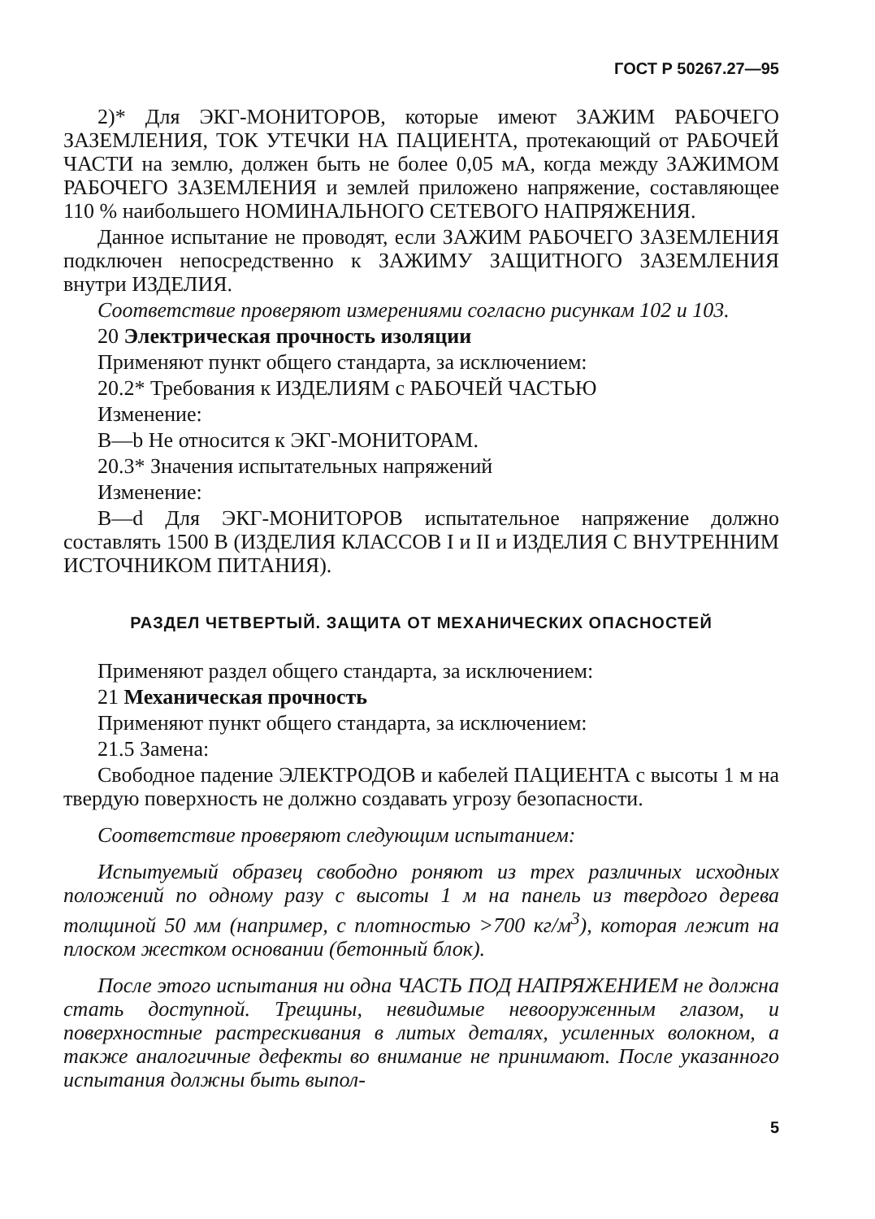ГОСТ Р 50267.27—95
2)* Для ЭКГ-МОНИТОРОВ, которые имеют ЗАЖИМ РАБОЧЕГО ЗАЗЕМЛЕНИЯ, ТОК УТЕЧКИ НА ПАЦИЕНТА, протекающий от РАБОЧЕЙ ЧАСТИ на землю, должен быть не более 0,05 мА, когда между ЗАЖИМОМ РАБОЧЕГО ЗАЗЕМЛЕНИЯ и землей приложено напряжение, составляющее 110 % наибольшего НОМИНАЛЬНОГО СЕТЕВОГО НАПРЯЖЕНИЯ.
Данное испытание не проводят, если ЗАЖИМ РАБОЧЕГО ЗАЗЕМЛЕНИЯ подключен непосредственно к ЗАЖИМУ ЗАЩИТНОГО ЗАЗЕМЛЕНИЯ внутри ИЗДЕЛИЯ.
Соответствие проверяют измерениями согласно рисункам 102 и 103.
20 Электрическая прочность изоляции
Применяют пункт общего стандарта, за исключением:
20.2* Требования к ИЗДЕЛИЯМ с РАБОЧЕЙ ЧАСТЬЮ
Изменение:
B—b Не относится к ЭКГ-МОНИТОРАМ.
20.3* Значения испытательных напряжений
Изменение:
B—d Для ЭКГ-МОНИТОРОВ испытательное напряжение должно составлять 1500 В (ИЗДЕЛИЯ КЛАССОВ I и II и ИЗДЕЛИЯ С ВНУТРЕННИМ ИСТОЧНИКОМ ПИТАНИЯ).
РАЗДЕЛ ЧЕТВЕРТЫЙ. ЗАЩИТА ОТ МЕХАНИЧЕСКИХ ОПАСНОСТЕЙ
Применяют раздел общего стандарта, за исключением:
21 Механическая прочность
Применяют пункт общего стандарта, за исключением:
21.5 Замена:
Свободное падение ЭЛЕКТРОДОВ и кабелей ПАЦИЕНТА с высоты 1 м на твердую поверхность не должно создавать угрозу безопасности.
Соответствие проверяют следующим испытанием:
Испытуемый образец свободно роняют из трех различных исходных положений по одному разу с высоты 1 м на панель из твердого дерева толщиной 50 мм (например, с плотностью >700 кг/м<sup>3</sup>), которая лежит на плоском жестком основании (бетонный блок).
После этого испытания ни одна ЧАСТЬ ПОД НАПРЯЖЕНИЕМ не должна стать доступной. Трещины, невидимые невооруженным глазом, и поверхностные растрескивания в литых деталях, усиленных волокном, а также аналогичные дефекты во внимание не принимают. После указанного испытания должны быть выпол-
5